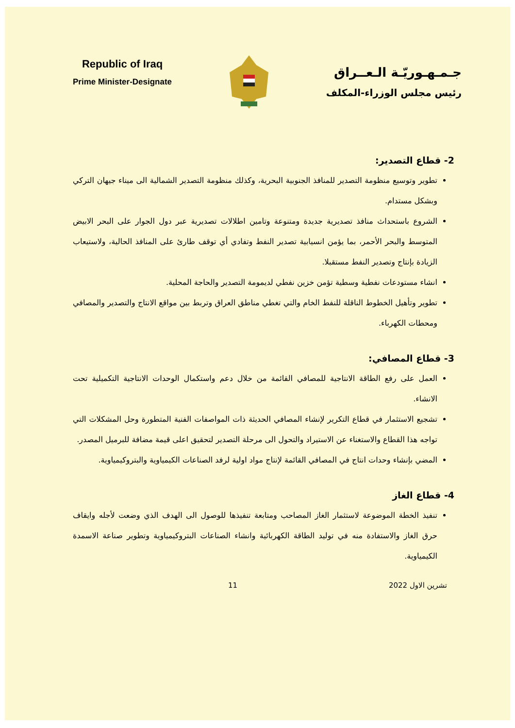Republic of Iraq
Prime Minister-Designate
جـمـهـوريّـة الـعــراق
رئيس مجلس الوزراء-المكلف
2- قطاع التصدير:
تطوير وتوسيع منظومة التصدير للمنافذ الجنوبية البحرية، وكذلك منظومة التصدير الشمالية الى ميناء جيهان التركي وبشكل مستدام.
الشروع باستحداث منافذ تصديرية جديدة ومتنوعة وتامين اطلالات تصديرية عبر دول الجوار على البحر الابيض المتوسط والبحر الأحمر، بما يؤمن انسيابية تصدير النفط وتفادي أي توقف طارئ على المنافذ الحالية، ولاستيعاب الزيادة بإنتاج وتصدير النفط مستقبلا.
انشاء مستودعات نفطية وسطية تؤمن خزين نفطي لديمومة التصدير والحاجة المحلية.
تطوير وتأهيل الخطوط الناقلة للنفط الخام والتي تغطي مناطق العراق وتربط بين مواقع الانتاج والتصدير والمصافي ومحطات الكهرباء.
3- قطاع المصافي:
العمل على رفع الطاقة الانتاجية للمصافي القائمة من خلال دعم واستكمال الوحدات الانتاجية التكميلية تحت الانشاء.
تشجيع الاستثمار في قطاع التكرير لإنشاء المصافي الحديثة ذات المواصفات الفنية المتطورة وحل المشكلات التي تواجه هذا القطاع والاستغناء عن الاستيراد والتحول الى مرحلة التصدير لتحقيق اعلى قيمة مضافة للبرميل المصدر.
المضي بإنشاء وحدات انتاج في المصافي القائمة لإنتاج مواد اولية لرفد الصناعات الكيمياوية والبتروكيمياوية.
4- قطاع الغاز
تنفيذ الخطة الموضوعة لاستثمار الغاز المصاحب ومتابعة تنفيذها للوصول الى الهدف الذي وضعت لأجله وايقاف حرق الغاز والاستفادة منه في توليد الطاقة الكهربائية وانشاء الصناعات البتروكيمياوية وتطوير صناعة الاسمدة الكيمياوية.
تشرين الاول 2022 11